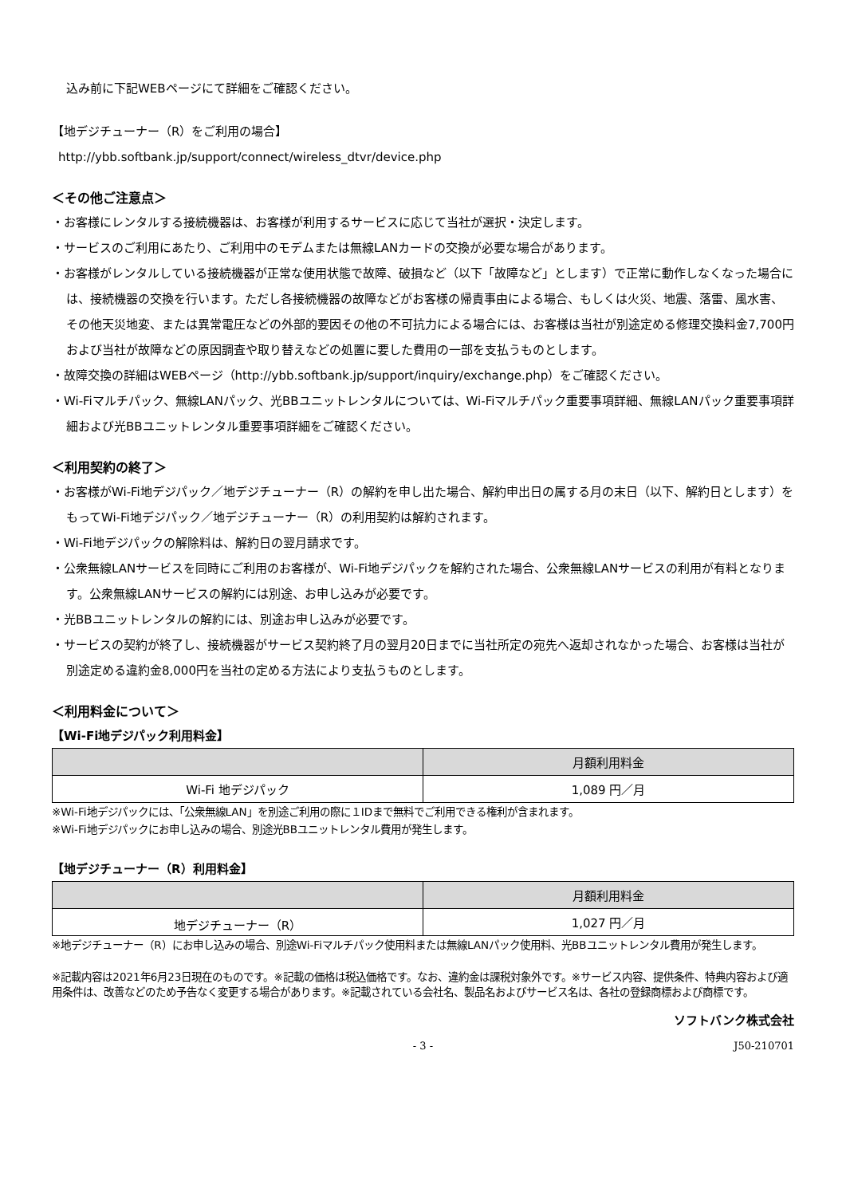込み前に下記WEBページにて詳細をご確認ください。
【地デジチューナー（R）をご利用の場合】
http://ybb.softbank.jp/support/connect/wireless_dtvr/device.php
＜その他ご注意点＞
・お客様にレンタルする接続機器は、お客様が利用するサービスに応じて当社が選択・決定します。
・サービスのご利用にあたり、ご利用中のモデムまたは無線LANカードの交換が必要な場合があります。
・お客様がレンタルしている接続機器が正常な使用状態で故障、破損など（以下「故障など」とします）で正常に動作しなくなった場合には、接続機器の交換を行います。ただし各接続機器の故障などがお客様の帰責事由による場合、もしくは火災、地震、落雷、風水害、その他天災地変、または異常電圧などの外部的要因その他の不可抗力による場合には、お客様は当社が別途定める修理交換料金7,700円および当社が故障などの原因調査や取り替えなどの処置に要した費用の一部を支払うものとします。
・故障交換の詳細はWEBページ（http://ybb.softbank.jp/support/inquiry/exchange.php）をご確認ください。
・Wi-Fiマルチパック、無線LANパック、光BBユニットレンタルについては、Wi-Fiマルチパック重要事項詳細、無線LANパック重要事項詳細および光BBユニットレンタル重要事項詳細をご確認ください。
＜利用契約の終了＞
・お客様がWi-Fi地デジパック／地デジチューナー（R）の解約を申し出た場合、解約申出日の属する月の末日（以下、解約日とします）をもってWi-Fi地デジパック／地デジチューナー（R）の利用契約は解約されます。
・Wi-Fi地デジパックの解除料は、解約日の翌月請求です。
・公衆無線LANサービスを同時にご利用のお客様が、Wi-Fi地デジパックを解約された場合、公衆無線LANサービスの利用が有料となります。公衆無線LANサービスの解約には別途、お申し込みが必要です。
・光BBユニットレンタルの解約には、別途お申し込みが必要です。
・サービスの契約が終了し、接続機器がサービス契約終了月の翌月20日までに当社所定の宛先へ返却されなかった場合、お客様は当社が別途定める違約金8,000円を当社の定める方法により支払うものとします。
＜利用料金について＞
【Wi-Fi地デジパック利用料金】
| | 月額利用料金 |
| --- | --- |
| Wi-Fi 地デジパック | 1,089 円／月 |
※Wi-Fi地デジパックには、「公衆無線LAN」を別途ご利用の際に１IDまで無料でご利用できる権利が含まれます。
※Wi-Fi地デジパックにお申し込みの場合、別途光BBユニットレンタル費用が発生します。
【地デジチューナー（R）利用料金】
| | 月額利用料金 |
| --- | --- |
| 地デジチューナー（R） | 1,027 円／月 |
※地デジチューナー（R）にお申し込みの場合、別途Wi-Fiマルチパック使用料または無線LANパック使用料、光BBユニットレンタル費用が発生します。
※記載内容は2021年6月23日現在のものです。※記載の価格は税込価格です。なお、違約金は課税対象外です。※サービス内容、提供条件、特典内容および適用条件は、改善などのため予告なく変更する場合があります。※記載されている会社名、製品名およびサービス名は、各社の登録商標および商標です。
ソフトバンク株式会社
- 3 - J50-210701